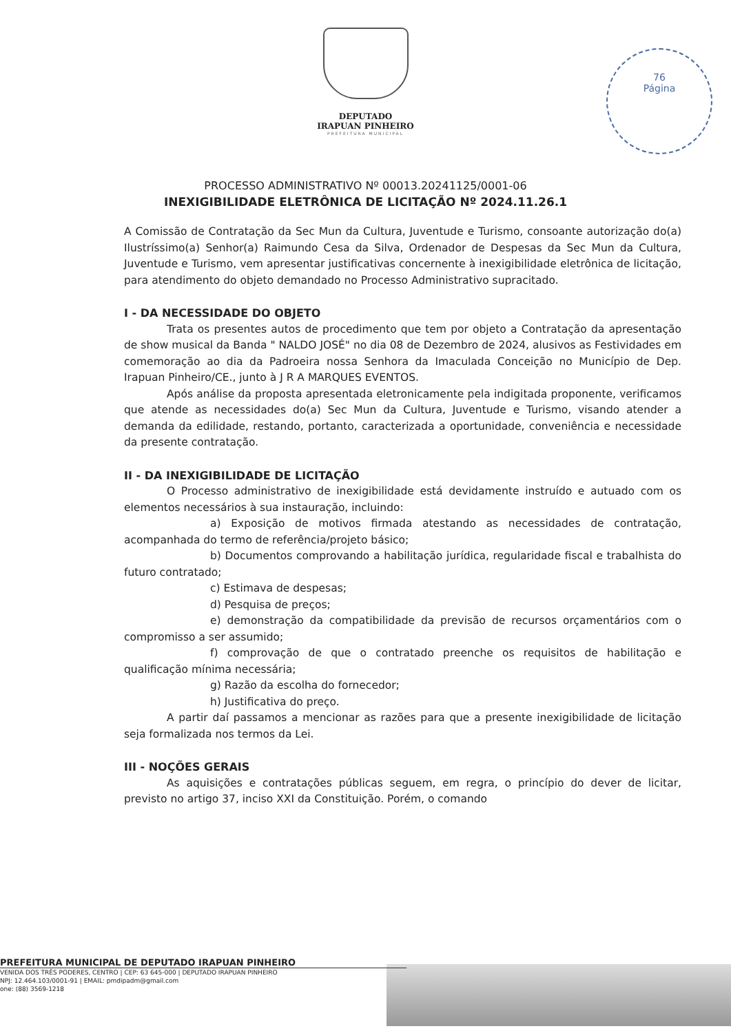DEPUTADO
IRAPUAN PINHEIRO
PREFEITURA MUNICIPAL
76
Página
PROCESSO ADMINISTRATIVO Nº 00013.20241125/0001-06
INEXIGIBILIDADE ELETRÔNICA DE LICITAÇÃO Nº 2024.11.26.1
A Comissão de Contratação da Sec Mun da Cultura, Juventude e Turismo, consoante autorização do(a) Ilustríssimo(a) Senhor(a) Raimundo Cesa da Silva, Ordenador de Despesas da Sec Mun da Cultura, Juventude e Turismo, vem apresentar justificativas concernente à inexigibilidade eletrônica de licitação, para atendimento do objeto demandado no Processo Administrativo supracitado.
I - DA NECESSIDADE DO OBJETO
Trata os presentes autos de procedimento que tem por objeto a Contratação da apresentação de show musical da Banda " NALDO JOSÉ" no dia 08 de Dezembro de 2024, alusivos as Festividades em comemoração ao dia da Padroeira nossa Senhora da Imaculada Conceição no Município de Dep. Irapuan Pinheiro/CE., junto à J R A MARQUES EVENTOS.
Após análise da proposta apresentada eletronicamente pela indigitada proponente, verificamos que atende as necessidades do(a) Sec Mun da Cultura, Juventude e Turismo, visando atender a demanda da edilidade, restando, portanto, caracterizada a oportunidade, conveniência e necessidade da presente contratação.
II - DA INEXIGIBILIDADE DE LICITAÇÃO
O Processo administrativo de inexigibilidade está devidamente instruído e autuado com os elementos necessários à sua instauração, incluindo:
a) Exposição de motivos firmada atestando as necessidades de contratação, acompanhada do termo de referência/projeto básico;
b) Documentos comprovando a habilitação jurídica, regularidade fiscal e trabalhista do futuro contratado;
c) Estimava de despesas;
d) Pesquisa de preços;
e) demonstração da compatibilidade da previsão de recursos orçamentários com o compromisso a ser assumido;
f) comprovação de que o contratado preenche os requisitos de habilitação e qualificação mínima necessária;
g) Razão da escolha do fornecedor;
h) Justificativa do preço.
A partir daí passamos a mencionar as razões para que a presente inexigibilidade de licitação seja formalizada nos termos da Lei.
III - NOÇÕES GERAIS
As aquisições e contratações públicas seguem, em regra, o princípio do dever de licitar, previsto no artigo 37, inciso XXI da Constituição. Porém, o comando
PREFEITURA MUNICIPAL DE DEPUTADO IRAPUAN PINHEIRO
VENIDA DOS TRÊS PODERES, CENTRO | CEP: 63 645-000 | DEPUTADO IRAPUAN PINHEIRO
NPJ: 12.464.103/0001-91 | EMAIL: pmdipadm@gmail.com
one: (88) 3569-1218